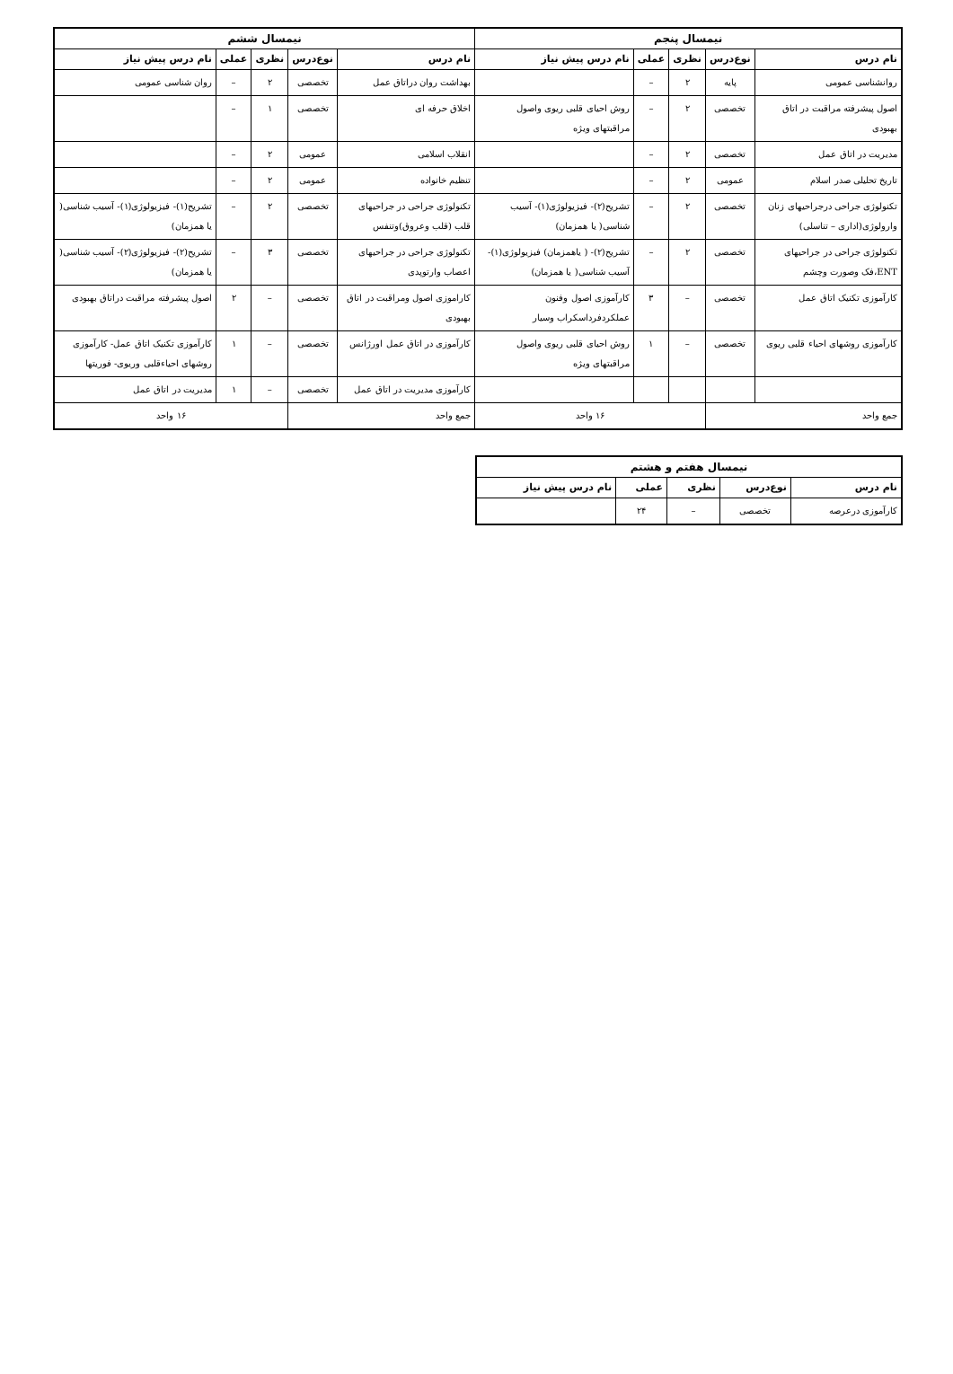| نیمسال پنجم | | | | | نیمسال ششم | | | | |
| --- | --- | --- | --- | --- | --- | --- | --- | --- | --- |
| نام درس | نوع‌درس | نظری | عملی | نام درس پیش نیاز | نام درس | نوع‌درس | نظری | عملی | نام درس پیش نیاز |
| روانشناسی عمومی | پایه | ۲ | – | | بهداشت روان دراتاق عمل | تخصصی | ۲ | – | روان شناسی عمومی |
| اصول پیشرفته مراقبت در اتاق بهبودی | تخصصی | ۲ | – | روش احیای قلبی ریوی واصول مراقبتهای ویژه | اخلاق حرفه ای | تخصصی | ۱ | – | |
| مدیریت در اتاق عمل | تخصصی | ۲ | – | | انقلاب اسلامی | عمومی | ۲ | – | |
| تاریخ تحلیلی صدر اسلام | عمومی | ۲ | – | | تنظیم خانواده | عمومی | ۲ | – | |
| تکنولوژی جراحی درجراحیهای زنان وارولوژی(اداری – تناسلی) | تخصصی | ۲ | – | تشریح(۲)- فیزیولوژی(۱)- آسیب شناسی( یا همزمان) | تکنولوژی جراحی در جراحیهای قلب (قلب وعروق)وتنفس | تخصصی | ۲ | – | تشریح(۱)- فیزیولوژی(۱)- آسیب شناسی( یا همزمان) |
| تکنولوژی جراحی در جراحیهای ENT،فک وصورت وچشم | تخصصی | ۲ | – | تشریح(۲)- ( یاهمزمان) فیزیولوژی(۱)-آسیب شناسی( یا همزمان) | تکنولوژی جراحی در جراحیهای اعصاب وارتوپدی | تخصصی | ۳ | – | تشریح(۲)- فیزیولوژی(۲)- آسیب شناسی( یا همزمان) |
| کارآموزی تکنیک اتاق عمل | تخصصی | – | ۳ | کارآموزی اصول وفنون عملکردفرداسکراب وسیار | کاراموزی اصول ومراقبت در اتاق بهبودی | تخصصی | – | ۲ | اصول پیشرفته مراقبت دراتاق بهبودی |
| کارآموزی روشهای احیاء قلبی ریوی | تخصصی | – | ۱ | روش احیای قلبی ریوی واصول مراقبتهای ویژه | کارآموزی در اتاق عمل اورژانس | تخصصی | – | ۱ | کارآموزی تکنیک اتاق عمل- کارآموزی روشهای احیاءقلبی وریوی- فوریتها |
| | | | | | کارآموزی مدیریت در اتاق عمل | تخصصی | – | ۱ | مدیریت در اتاق عمل |
| جمع واحد | | ۱۶ واحد | | | جمع واحد | | ۱۶ واحد | | |
| نیمسال هفتم و هشتم | | | | |
| --- | --- | --- | --- | --- |
| نام درس | نوع‌درس | نظری | عملی | نام درس پیش نیاز |
| کارآموزی درعرصه | تخصصی | – | ۲۴ | |